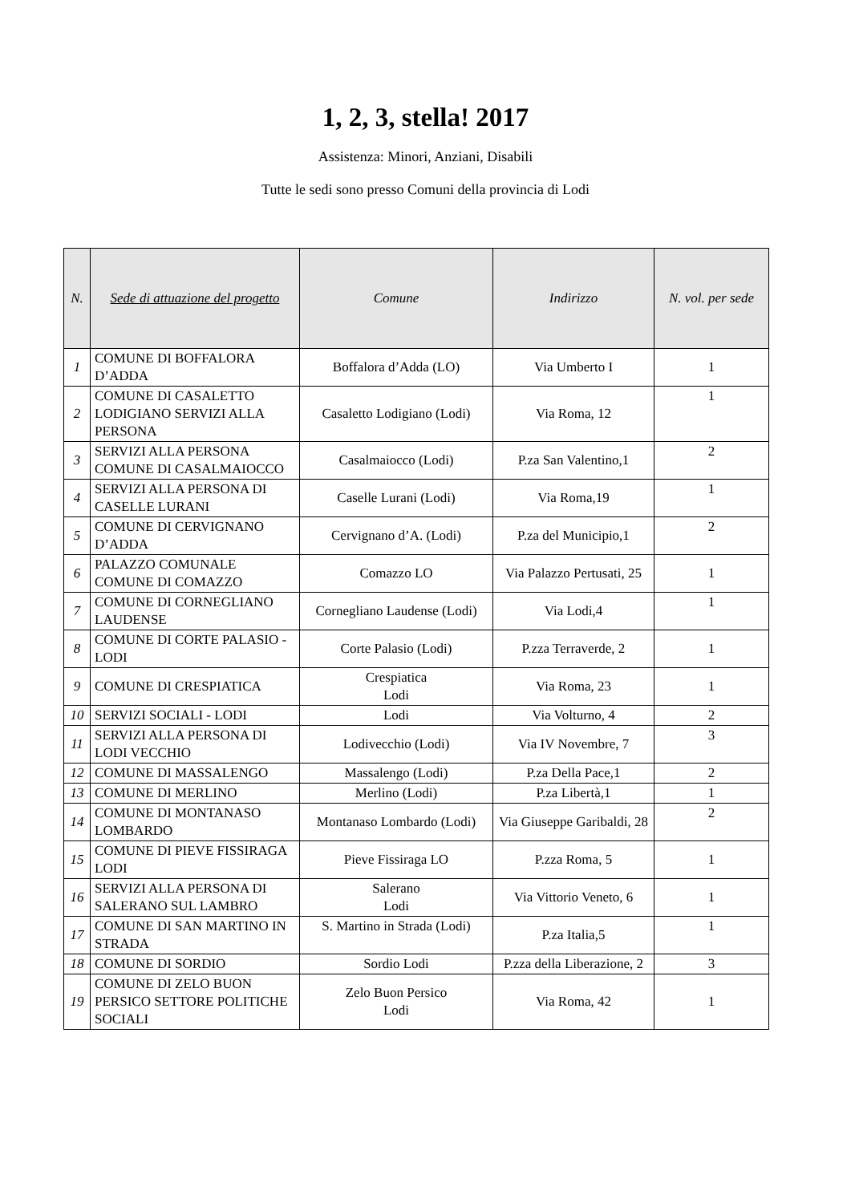1, 2, 3, stella! 2017
Assistenza: Minori, Anziani, Disabili
Tutte le sedi sono presso Comuni della provincia di Lodi
| N. | Sede di attuazione del progetto | Comune | Indirizzo | N. vol. per sede |
| --- | --- | --- | --- | --- |
| 1 | COMUNE DI BOFFALORA D’ADDA | Boffalora d’Adda (LO) | Via Umberto I | 1 |
| 2 | COMUNE DI CASALETTO LODIGIANO SERVIZI ALLA PERSONA | Casaletto Lodigiano (Lodi) | Via Roma, 12 | 1 |
| 3 | SERVIZI ALLA PERSONA COMUNE DI CASALMAIOCCO | Casalmaiocco (Lodi) | P.za San Valentino,1 | 2 |
| 4 | SERVIZI ALLA PERSONA DI CASELLE LURANI | Caselle Lurani (Lodi) | Via Roma,19 | 1 |
| 5 | COMUNE DI CERVIGNANO D’ADDA | Cervignano d’A. (Lodi) | P.za del Municipio,1 | 2 |
| 6 | PALAZZO COMUNALE COMUNE DI COMAZZO | Comazzo LO | Via Palazzo Pertusati, 25 | 1 |
| 7 | COMUNE DI CORNEGLIANO LAUDENSE | Cornegliano Laudense (Lodi) | Via Lodi,4 | 1 |
| 8 | COMUNE DI CORTE PALASIO - LODI | Corte Palasio (Lodi) | P.zza Terraverde, 2 | 1 |
| 9 | COMUNE DI CRESPIATICA | Crespiatica Lodi | Via Roma, 23 | 1 |
| 10 | SERVIZI SOCIALI - LODI | Lodi | Via Volturno, 4 | 2 |
| 11 | SERVIZI ALLA PERSONA DI LODI VECCHIO | Lodivecchio (Lodi) | Via IV Novembre, 7 | 3 |
| 12 | COMUNE DI MASSALENGO | Massalengo (Lodi) | P.za Della Pace,1 | 2 |
| 13 | COMUNE DI MERLINO | Merlino (Lodi) | P.za Libertà,1 | 1 |
| 14 | COMUNE DI MONTANASO LOMBARDO | Montanaso Lombardo (Lodi) | Via Giuseppe Garibaldi, 28 | 2 |
| 15 | COMUNE DI PIEVE FISSIRAGA LODI | Pieve Fissiraga LO | P.zza Roma, 5 | 1 |
| 16 | SERVIZI ALLA PERSONA DI SALERANO SUL LAMBRO | Salerano Lodi | Via Vittorio Veneto, 6 | 1 |
| 17 | COMUNE DI SAN MARTINO IN STRADA | S. Martino in Strada (Lodi) | P.za Italia,5 | 1 |
| 18 | COMUNE DI SORDIO | Sordio Lodi | P.zza della Liberazione, 2 | 3 |
| 19 | COMUNE DI ZELO BUON PERSICO SETTORE POLITICHE SOCIALI | Zelo Buon Persico Lodi | Via Roma, 42 | 1 |